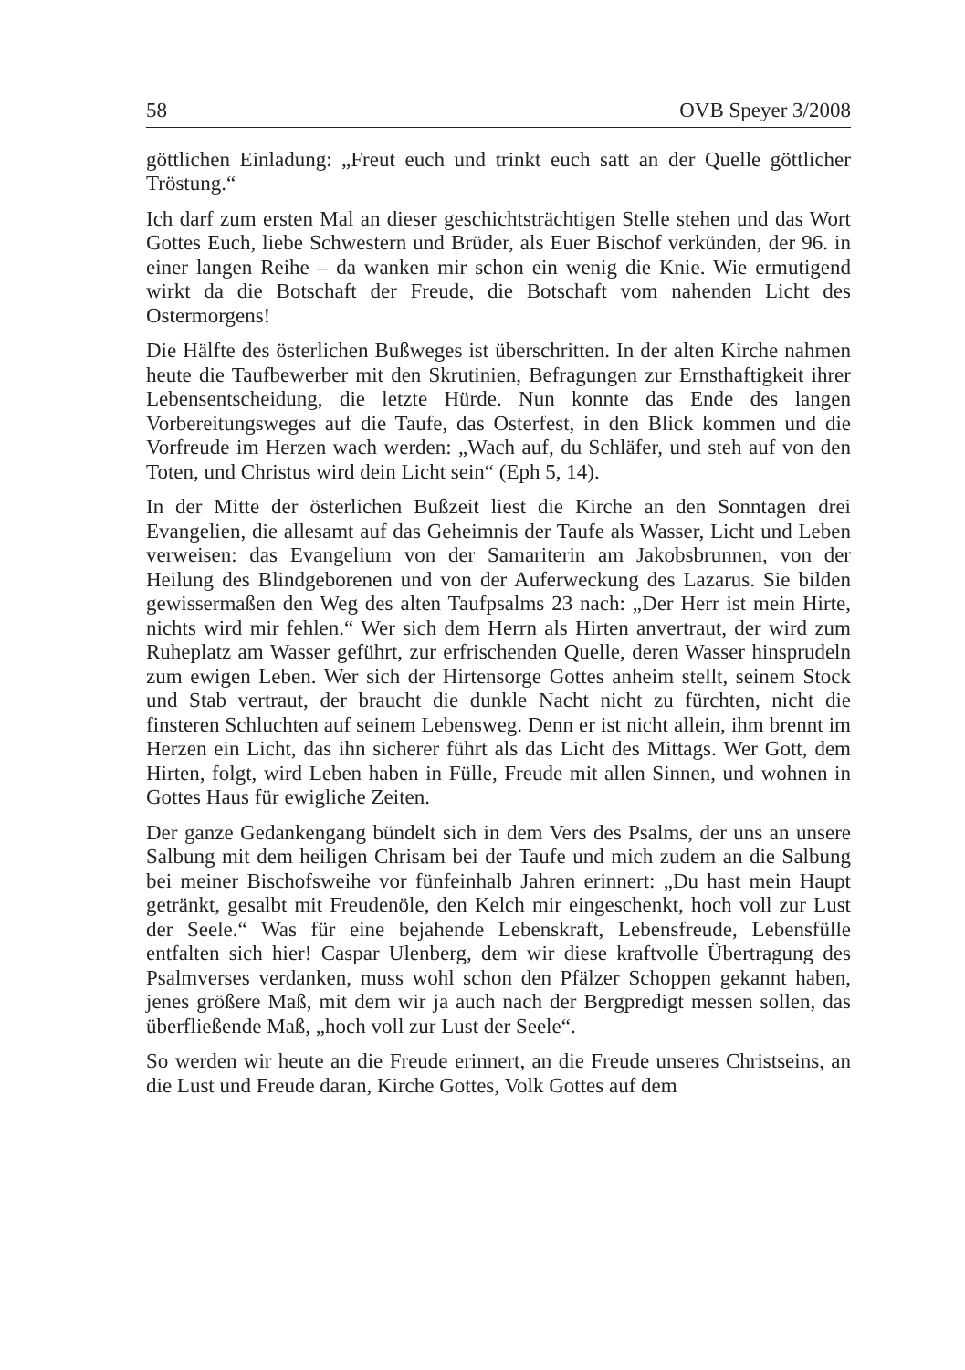58 OVB Speyer 3/2008
göttlichen Einladung: „Freut euch und trinkt euch satt an der Quelle göttlicher Tröstung.“
Ich darf zum ersten Mal an dieser geschichtsträchtigen Stelle stehen und das Wort Gottes Euch, liebe Schwestern und Brüder, als Euer Bischof verkünden, der 96. in einer langen Reihe – da wanken mir schon ein wenig die Knie. Wie ermutigend wirkt da die Botschaft der Freude, die Botschaft vom nahenden Licht des Ostermorgens!
Die Hälfte des österlichen Bußweges ist überschritten. In der alten Kirche nahmen heute die Taufbewerber mit den Skrutinien, Befragungen zur Ernsthaftigkeit ihrer Lebensentscheidung, die letzte Hürde. Nun konnte das Ende des langen Vorbereitungsweges auf die Taufe, das Osterfest, in den Blick kommen und die Vorfreude im Herzen wach werden: „Wach auf, du Schläfer, und steh auf von den Toten, und Christus wird dein Licht sein“ (Eph 5, 14).
In der Mitte der österlichen Bußzeit liest die Kirche an den Sonntagen drei Evangelien, die allesamt auf das Geheimnis der Taufe als Wasser, Licht und Leben verweisen: das Evangelium von der Samariterin am Jakobsbrunnen, von der Heilung des Blindgeborenen und von der Auferweckung des Lazarus. Sie bilden gewissermaßen den Weg des alten Taufpsalms 23 nach: „Der Herr ist mein Hirte, nichts wird mir fehlen.“ Wer sich dem Herrn als Hirten anvertraut, der wird zum Ruheplatz am Wasser geführt, zur erfrischenden Quelle, deren Wasser hinsprudeln zum ewigen Leben. Wer sich der Hirtensorge Gottes anheim stellt, seinem Stock und Stab vertraut, der braucht die dunkle Nacht nicht zu fürchten, nicht die finsteren Schluchten auf seinem Lebensweg. Denn er ist nicht allein, ihm brennt im Herzen ein Licht, das ihn sicherer führt als das Licht des Mittags. Wer Gott, dem Hirten, folgt, wird Leben haben in Fülle, Freude mit allen Sinnen, und wohnen in Gottes Haus für ewigliche Zeiten.
Der ganze Gedankengang bündelt sich in dem Vers des Psalms, der uns an unsere Salbung mit dem heiligen Chrisam bei der Taufe und mich zudem an die Salbung bei meiner Bischofsweihe vor fünfeinhalb Jahren erinnert: „Du hast mein Haupt getränkt, gesalbt mit Freudenöle, den Kelch mir eingeschenkt, hoch voll zur Lust der Seele.“ Was für eine bejahende Lebenskraft, Lebensfreude, Lebensfülle entfalten sich hier! Caspar Ulenberg, dem wir diese kraftvolle Übertragung des Psalmverses verdanken, muss wohl schon den Pfälzer Schoppen gekannt haben, jenes größere Maß, mit dem wir ja auch nach der Bergpredigt messen sollen, das überfließende Maß, „hoch voll zur Lust der Seele“.
So werden wir heute an die Freude erinnert, an die Freude unseres Christseins, an die Lust und Freude daran, Kirche Gottes, Volk Gottes auf dem